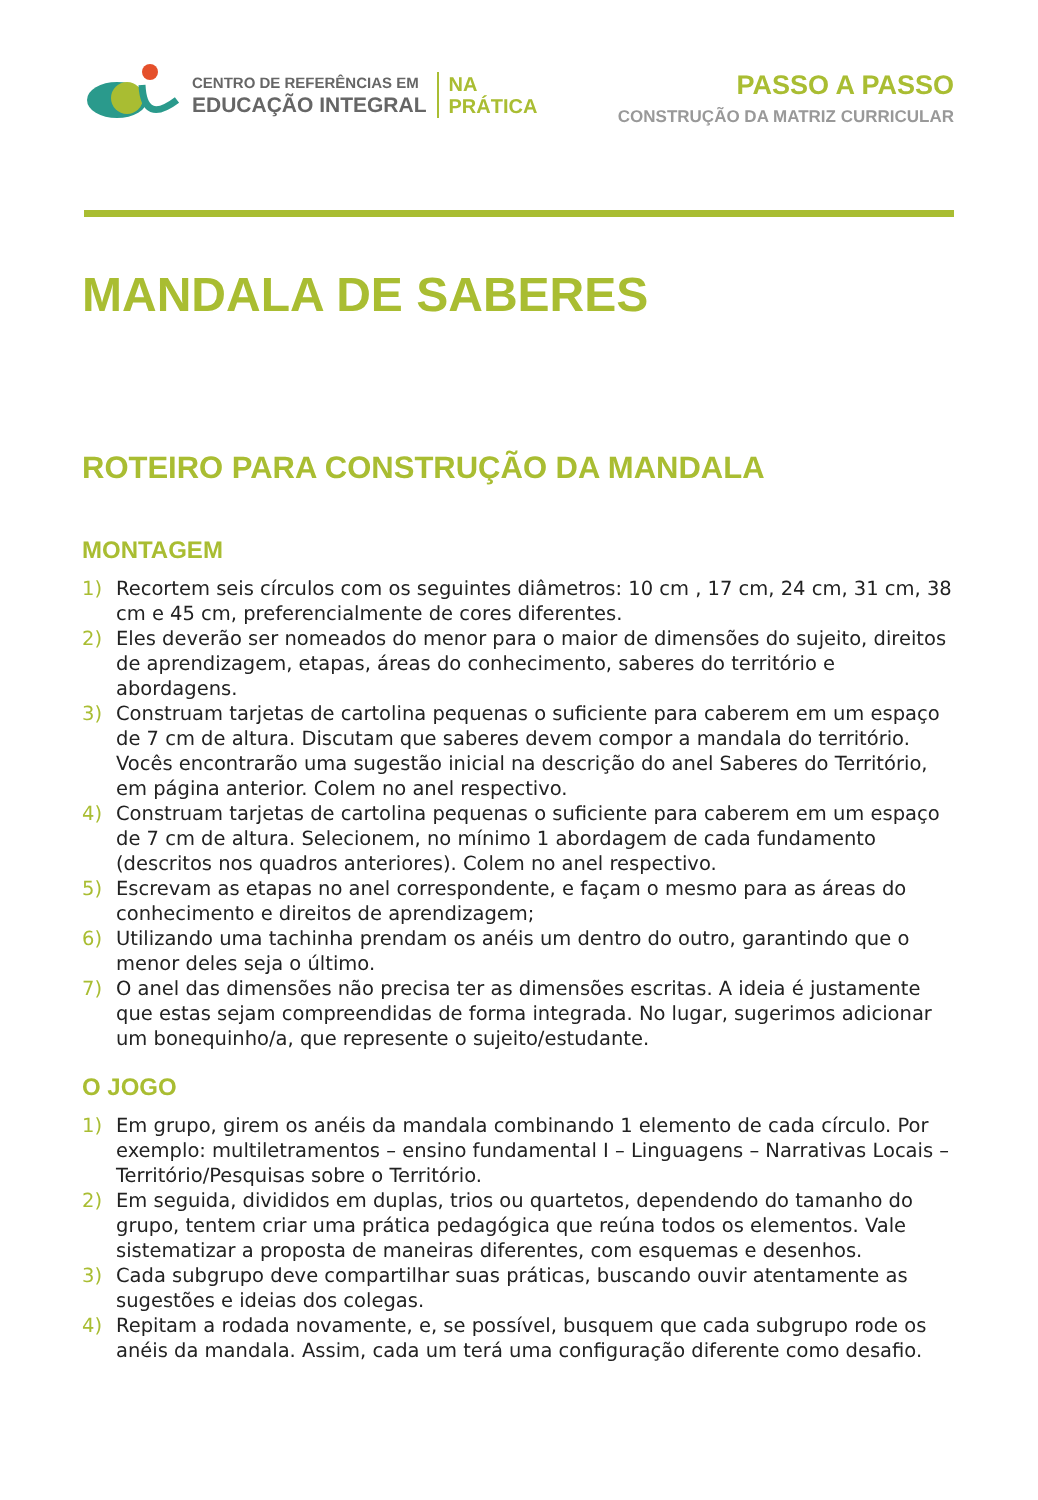CENTRO DE REFERÊNCIAS EM
EDUCAÇÃO INTEGRAL
NA
PRÁTICA
PASSO A PASSO
CONSTRUÇÃO DA MATRIZ CURRICULAR
MANDALA DE SABERES
ROTEIRO PARA CONSTRUÇÃO DA MANDALA
MONTAGEM
1) Recortem seis círculos com os seguintes diâmetros: 10 cm , 17 cm, 24 cm, 31 cm, 38 cm e 45 cm, preferencialmente de cores diferentes.
2) Eles deverão ser nomeados do menor para o maior de dimensões do sujeito, direitos de aprendizagem, etapas, áreas do conhecimento, saberes do território e abordagens.
3) Construam tarjetas de cartolina pequenas o suficiente para caberem em um espaço de 7 cm de altura. Discutam que saberes devem compor a mandala do território. Vocês encontrarão uma sugestão inicial na descrição do anel Saberes do Território, em página anterior. Colem no anel respectivo.
4) Construam tarjetas de cartolina pequenas o suficiente para caberem em um espaço de 7 cm de altura. Selecionem, no mínimo 1 abordagem de cada fundamento (descritos nos quadros anteriores). Colem no anel respectivo.
5) Escrevam as etapas no anel correspondente, e façam o mesmo para as áreas do conhecimento e direitos de aprendizagem;
6) Utilizando uma tachinha prendam os anéis um dentro do outro, garantindo que o menor deles seja o último.
7) O anel das dimensões não precisa ter as dimensões escritas. A ideia é justamente que estas sejam compreendidas de forma integrada. No lugar, sugerimos adicionar um bonequinho/a, que represente o sujeito/estudante.
O JOGO
1) Em grupo, girem os anéis da mandala combinando 1 elemento de cada círculo. Por exemplo: multiletramentos – ensino fundamental I – Linguagens – Narrativas Locais – Território/Pesquisas sobre o Território.
2) Em seguida, divididos em duplas, trios ou quartetos, dependendo do tamanho do grupo, tentem criar uma prática pedagógica que reúna todos os elementos. Vale sistematizar a proposta de maneiras diferentes, com esquemas e desenhos.
3) Cada subgrupo deve compartilhar suas práticas, buscando ouvir atentamente as sugestões e ideias dos colegas.
4) Repitam a rodada novamente, e, se possível, busquem que cada subgrupo rode os anéis da mandala. Assim, cada um terá uma configuração diferente como desafio.